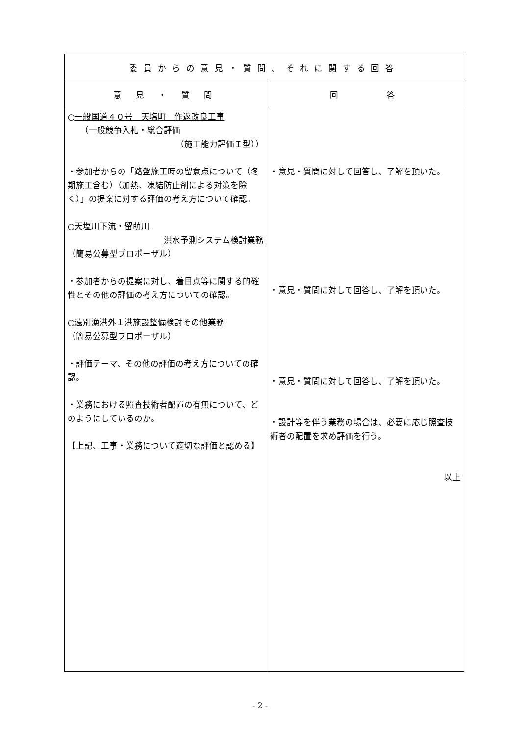| 委員からの意見・質問、それに関する回答 | |
| --- | --- |
| 意 見 ・ 質 問 | 回 答 |
| ○ 一般国道４０号 天塩町 作返改良工事 （一般競争入札・総合評価 （施工能力評価Ｉ型）） ・参加者からの「路盤施工時の留意点について（冬期施工含む）（加熱、凍結防止剤による対策を除く）」の提案に対する評価の考え方について確認。 ○ 天塩川下流・留萌川 洪水予測システム検討業務 （簡易公募型プロポーザル） ・参加者からの提案に対し、着目点等に関する的確性とその他の評価の考え方についての確認。 ○ 遠別漁港外１港施設整備検討その他業務 （簡易公募型プロポーザル） ・評価テーマ、その他の評価の考え方についての確認。 ・業務における照査技術者配置の有無について、どのようにしているのか。 【上記、工事・業務について適切な評価と認める】 | ・意見・質問に対して回答し、了解を頂いた。 ・意見・質問に対して回答し、了解を頂いた。 ・意見・質問に対して回答し、了解を頂いた。 ・設計等を伴う業務の場合は、必要に応じ照査技術者の配置を求め評価を行う。 以上 |
- 2 -